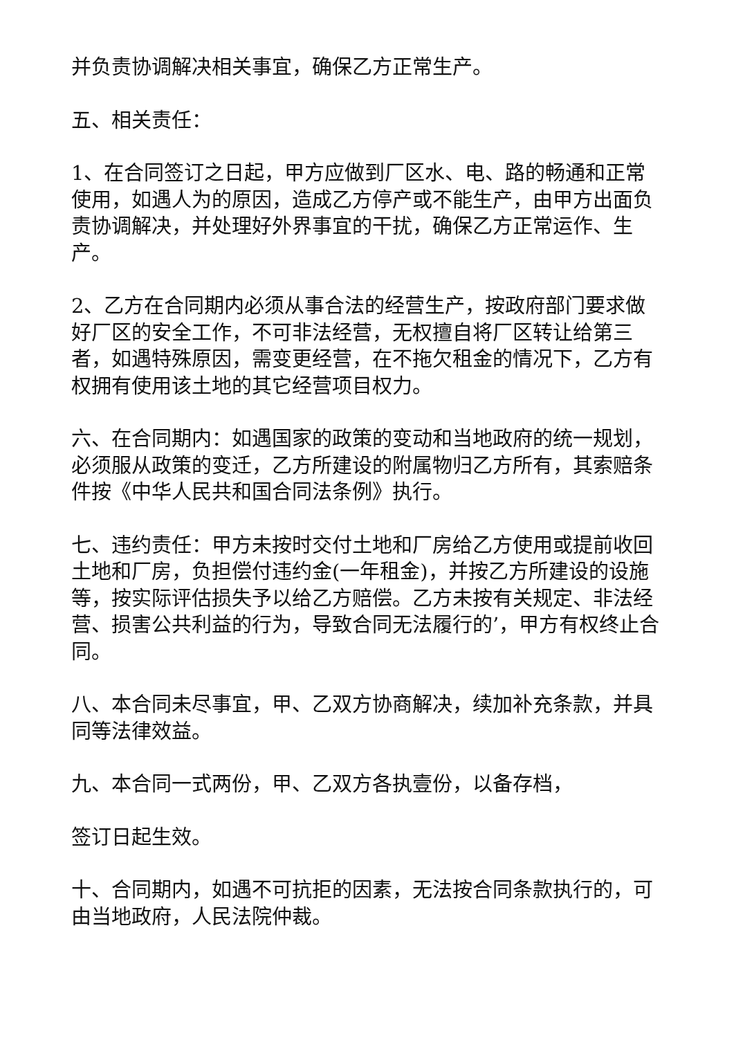并负责协调解决相关事宜，确保乙方正常生产。
五、相关责任：
1、在合同签订之日起，甲方应做到厂区水、电、路的畅通和正常使用，如遇人为的原因，造成乙方停产或不能生产，由甲方出面负责协调解决，并处理好外界事宜的干扰，确保乙方正常运作、生产。
2、乙方在合同期内必须从事合法的经营生产，按政府部门要求做好厂区的安全工作，不可非法经营，无权擅自将厂区转让给第三者，如遇特殊原因，需变更经营，在不拖欠租金的情况下，乙方有权拥有使用该土地的其它经营项目权力。
六、在合同期内：如遇国家的政策的变动和当地政府的统一规划，必须服从政策的变迁，乙方所建设的附属物归乙方所有，其索赔条件按《中华人民共和国合同法条例》执行。
七、违约责任：甲方未按时交付土地和厂房给乙方使用或提前收回土地和厂房，负担偿付违约金(一年租金)，并按乙方所建设的设施等，按实际评估损失予以给乙方赔偿。乙方未按有关规定、非法经营、损害公共利益的行为，导致合同无法履行的’，甲方有权终止合同。
八、本合同未尽事宜，甲、乙双方协商解决，续加补充条款，并具同等法律效益。
九、本合同一式两份，甲、乙双方各执壹份，以备存档，
签订日起生效。
十、合同期内，如遇不可抗拒的因素，无法按合同条款执行的，可由当地政府，人民法院仲裁。